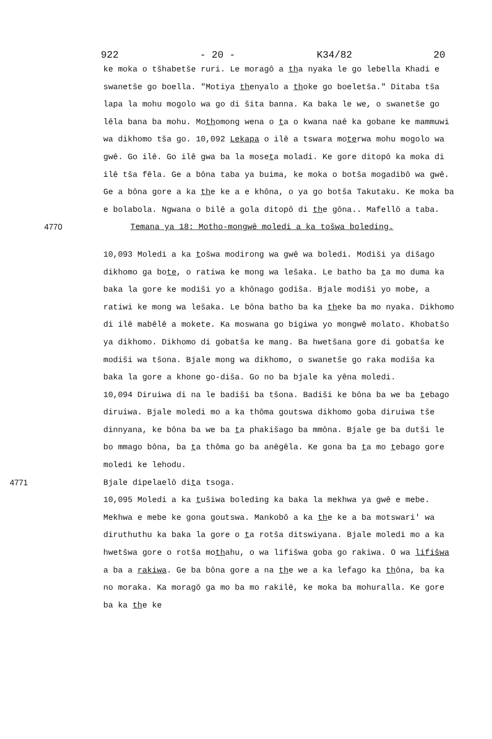922 - 20 - K34/82 20
ke moka o tšhabetše ruri. Le moragô a tha nyaka le go lebella Khadi e swanetše go boella. "Motiya thenyalo a thoke go boeletša." Ditaba tša lapa la mohu mogolo wa go di šita banna. Ka baka le we, o swanetše go lêla bana ba mohu. Mothomong wena o ta o kwana naê ka gobane ke mammuwi wa dikhomo tša go. 10,092 Lekapa o ilê a tswara moterwa mohu mogolo wa gwê. Go ilê. Go ilê gwa ba la moseta moladi. Ke gore ditopô ka moka di ilê tša fêla. Ge a bôna taba ya buima, ke moka o botša mogadibô wa gwê. Ge a bôna gore a ka the ke a e khôna, o ya go botša Takutaku. Ke moka ba e bolabola. Ngwana o bilê a gola ditopô di the gôna.. Mafellô a taba.
4770 Temana ya 18: Motho-mongwê moledi a ka tošwa boleding.
10,093 Moledi a ka tošwa modirong wa gwê wa boledi. Modiši ya dišago dikhomo ga bote, o ratiwa ke mong wa lešaka. Le batho ba ta mo duma ka baka la gore ke modiši yo a khônago godiša. Bjale modiši yo mobe, a ratiwi ke mong wa lešaka. Le bôna batho ba ka theke ba mo nyaka. Dikhomo di ilê mabêlê a mokete. Ka moswana go bigiwa yo mongwê molato. Khobatšo ya dikhomo. Dikhomo di gobatša ke mang. Ba hwetšana gore di gobatša ke modiši wa tšona. Bjale mong wa dikhomo, o swanetše go raka modiša ka baka la gore a khone go-diša. Go no ba bjale ka yêna moledi.
10,094 Diruiwa di na le badiši ba tšona. Badiši ke bôna ba we ba tebago diruiwa. Bjale moledi mo a ka thôma goutswa dikhomo goba diruiwa tše dinnyana, ke bôna ba we ba ta phakišago ba mmôna. Bjale ge ba dutši le bo mmago bôna, ba ta thôma go ba anêgêla. Ke gona ba ta mo tebago gore moledi ke lehodu.
4771 Bjale dipelaelô di t a tsoga.
10,095 Moledi a ka tušiwa boleding ka baka la mekhwa ya gwê e mebe. Mekhwa e mebe ke gona goutswa. Mankobô a ka the ke a ba motswari' wa diruthuthu ka baka la gore o ta rotša ditswiyana. Bjale moledi mo a ka hwetšwa gore o rotša mothahu, o wa lifišwa goba go rakiwa. O wa lifišwa a ba a rakiwa. Ge ba bôna gore a na the we a ka lefago ka thôna, ba ka no moraka. Ka moragô ga mo ba mo rakilê, ke moka ba mohuralla. Ke gore ba ka the ke